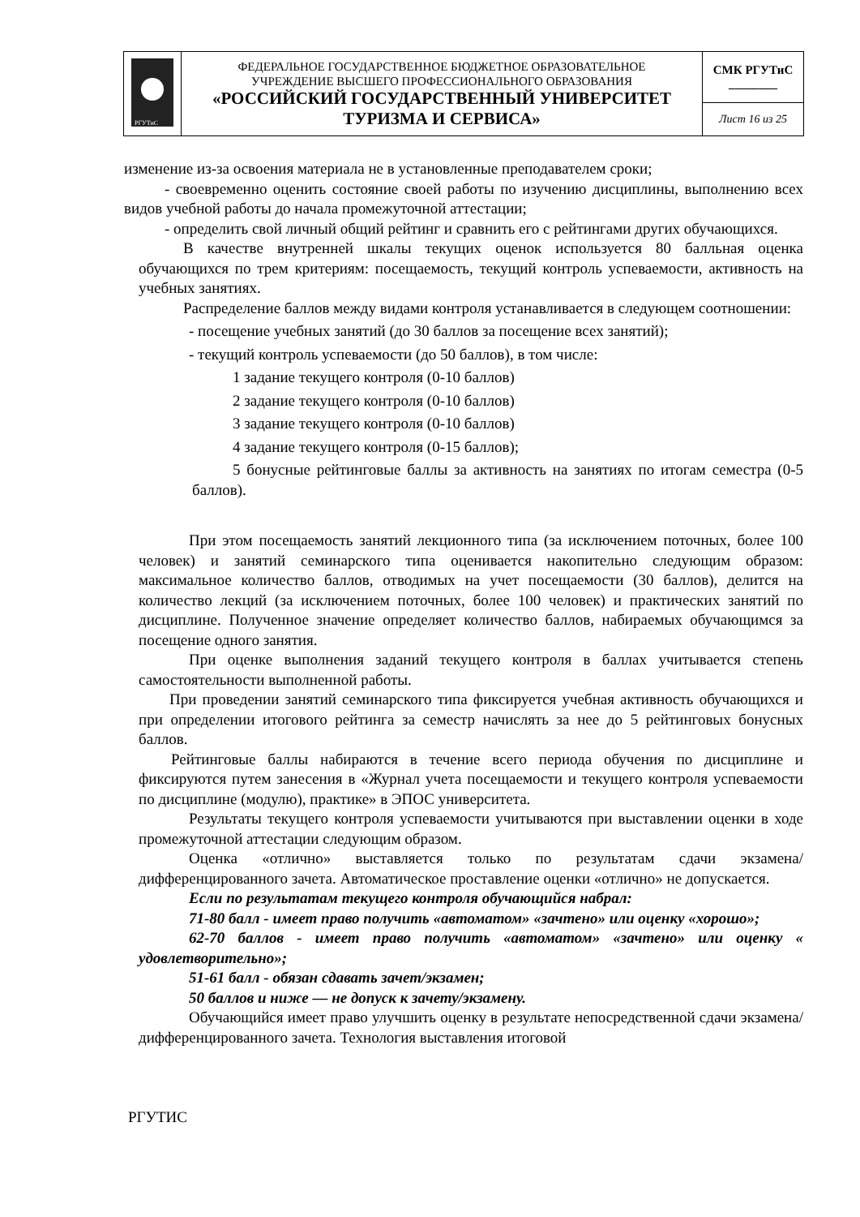| РГУТиС | ФЕДЕРАЛЬНОЕ ГОСУДАРСТВЕННОЕ БЮДЖЕТНОЕ ОБРАЗОВАТЕЛЬНОЕ УЧРЕЖДЕНИЕ ВЫСШЕГО ПРОФЕССИОНАЛЬНОГО ОБРАЗОВАНИЯ «РОССИЙСКИЙ ГОСУДАРСТВЕННЫЙ УНИВЕРСИТЕТ ТУРИЗМА И СЕРВИСА» | СМК РГУТиС ________ |
| | | Лист 16 из 25 |
изменение из-за освоения материала не в установленные преподавателем сроки;
- своевременно оценить состояние своей работы по изучению дисциплины, выполнению всех видов учебной работы до начала промежуточной аттестации;
- определить свой личный общий рейтинг и сравнить его с рейтингами других обучающихся.
В качестве внутренней шкалы текущих оценок используется 80 балльная оценка обучающихся по трем критериям: посещаемость, текущий контроль успеваемости, активность на учебных занятиях.
Распределение баллов между видами контроля устанавливается в следующем соотношении:
- посещение учебных занятий (до 30 баллов за посещение всех занятий);
- текущий контроль успеваемости (до 50 баллов), в том числе:
1 задание текущего контроля (0-10 баллов)
2 задание текущего контроля (0-10 баллов)
3 задание текущего контроля (0-10 баллов)
4 задание текущего контроля (0-15 баллов);
5 бонусные рейтинговые баллы за активность на занятиях по итогам семестра (0-5 баллов).
При этом посещаемость занятий лекционного типа (за исключением поточных, более 100 человек) и занятий семинарского типа оценивается накопительно следующим образом: максимальное количество баллов, отводимых на учет посещаемости (30 баллов), делится на количество лекций (за исключением поточных, более 100 человек) и практических занятий по дисциплине. Полученное значение определяет количество баллов, набираемых обучающимся за посещение одного занятия.
При оценке выполнения заданий текущего контроля в баллах учитывается степень самостоятельности выполненной работы.
При проведении занятий семинарского типа фиксируется учебная активность обучающихся и при определении итогового рейтинга за семестр начислять за нее до 5 рейтинговых бонусных баллов.
Рейтинговые баллы набираются в течение всего периода обучения по дисциплине и фиксируются путем занесения в «Журнал учета посещаемости и текущего контроля успеваемости по дисциплине (модулю), практике» в ЭПОС университета.
Результаты текущего контроля успеваемости учитываются при выставлении оценки в ходе промежуточной аттестации следующим образом.
Оценка «отлично» выставляется только по результатам сдачи экзамена/дифференцированного зачета. Автоматическое проставление оценки «отлично» не допускается.
Если по результатам текущего контроля обучающийся набрал:
71-80 балл - имеет право получить «автоматом» «зачтено» или оценку «хорошо»;
62-70 баллов - имеет право получить «автоматом» «зачтено» или оценку « удовлетворительно»;
51-61 балл - обязан сдавать зачет/экзамен;
50 баллов и ниже — не допуск к зачету/экзамену.
Обучающийся имеет право улучшить оценку в результате непосредственной сдачи экзамена/дифференцированного зачета. Технология выставления итоговой
РГУТИС